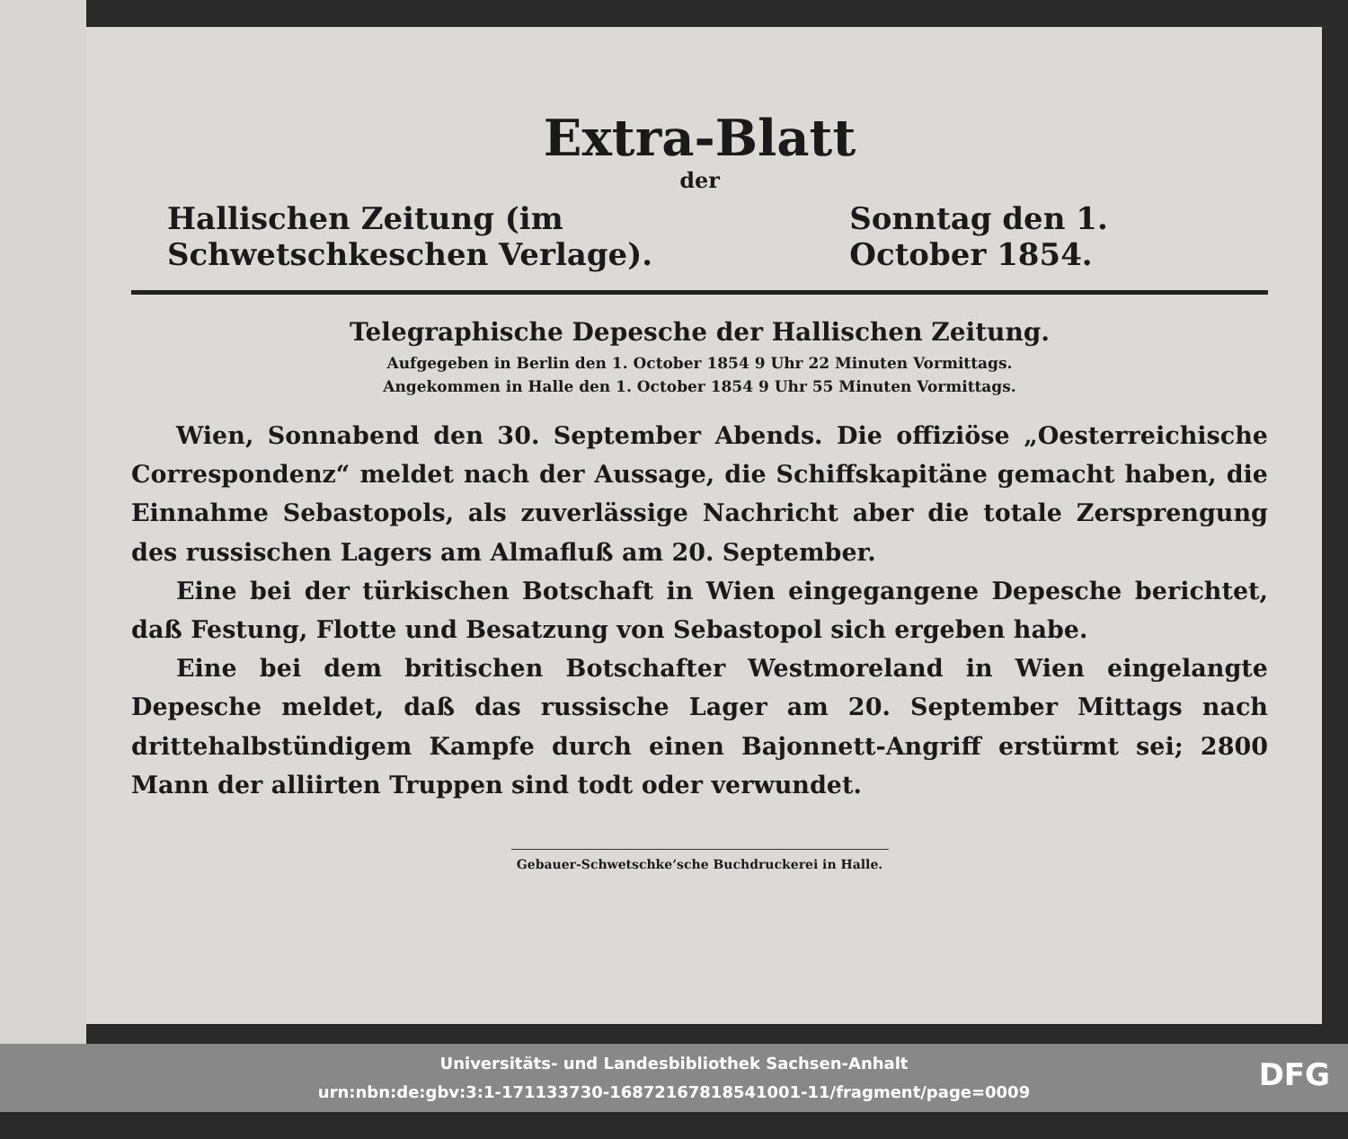Extra-Blatt
der
Hallischen Zeitung (im Schwetschkeschen Verlage). Sonntag den 1. October 1854.
Telegraphische Depesche der Hallischen Zeitung.
Aufgegeben in Berlin den 1. October 1854 9 Uhr 22 Minuten Vormittags.
Angekommen in Halle den 1. October 1854 9 Uhr 55 Minuten Vormittags.
Wien, Sonnabend den 30. September Abends. Die offiziöse „Oesterreichische Correspondenz“ meldet nach der Aussage, die Schiffskapitäne gemacht haben, die Einnahme Sebastopols, als zuverlässige Nachricht aber die totale Zersprengung des russischen Lagers am Almafluß am 20. September.
Eine bei der türkischen Botschaft in Wien eingegangene Depesche berichtet, daß Festung, Flotte und Besatzung von Sebastopol sich ergeben habe.
Eine bei dem britischen Botschafter Westmoreland in Wien eingelangte Depesche meldet, daß das russische Lager am 20. September Mittags nach drittehalbstündigem Kampfe durch einen Bajonnett-Angriff erstürmt sei; 2800 Mann der alliirten Truppen sind todt oder verwundet.
Gebauer-Schwetschke’sche Buchdruckerei in Halle.
Universitäts- und Landesbibliothek Sachsen-Anhalt
urn:nbn:de:gbv:3:1-171133730-16872167818541001-11/fragment/page=0009
DFG